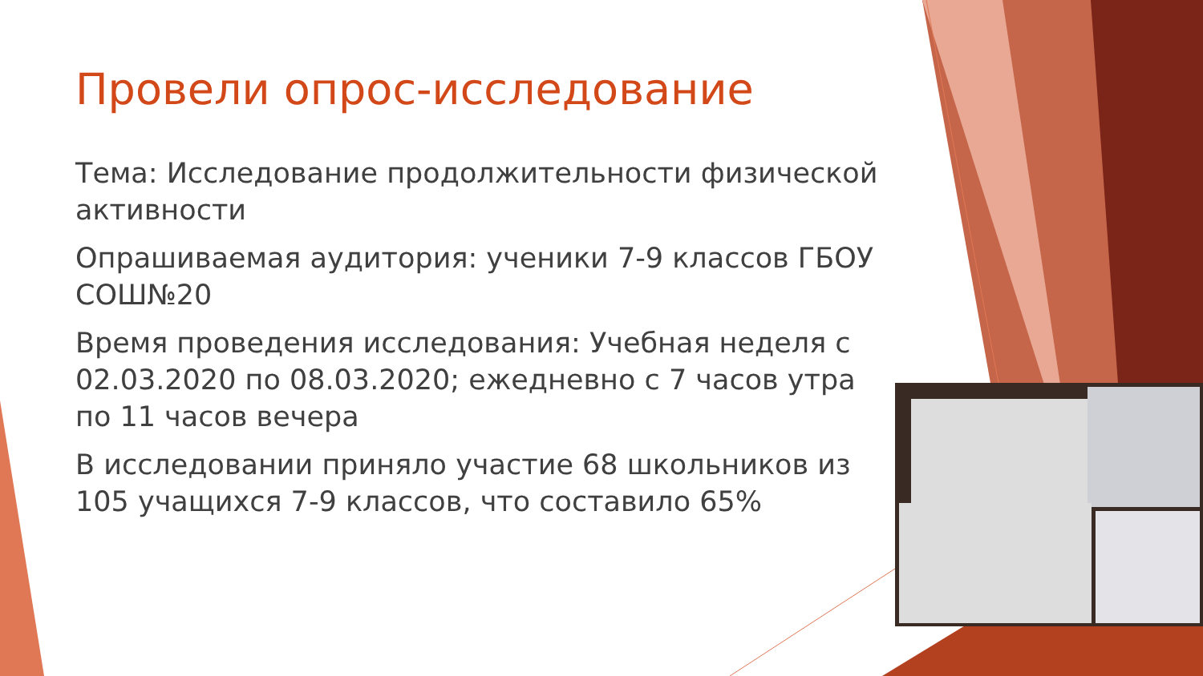Провели опрос-исследование
Тема: Исследование продолжительности физической активности
Опрашиваемая аудитория: ученики 7-9 классов ГБОУ СОШ№20
Время проведения исследования: Учебная неделя с 02.03.2020 по 08.03.2020; ежедневно с 7 часов утра по 11 часов вечера
В исследовании приняло участие 68 школьников из 105 учащихся 7-9 классов, что составило 65%